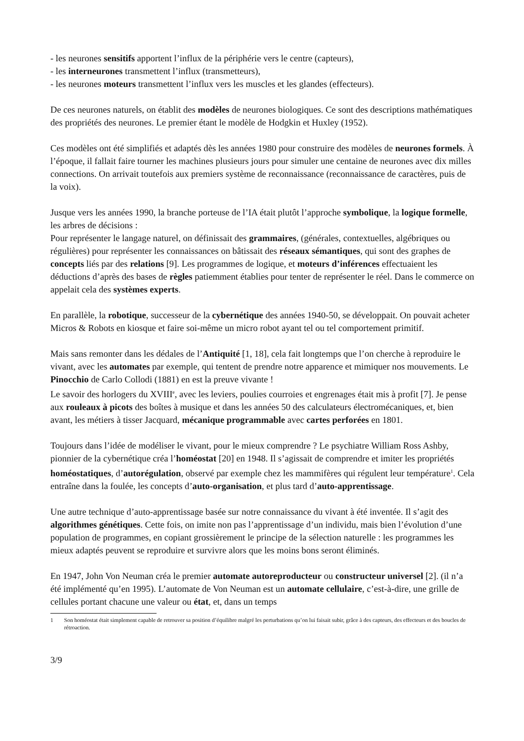- les neurones sensitifs apportent l’influx de la périphérie vers le centre (capteurs),
- les interneurones transmettent l’influx (transmetteurs),
- les neurones moteurs transmettent l’influx vers les muscles et les glandes (effecteurs).
De ces neurones naturels, on établit des modèles de neurones biologiques. Ce sont des descriptions mathématiques des propriétés des neurones. Le premier étant le modèle de Hodgkin et Huxley (1952).
Ces modèles ont été simplifiés et adaptés dès les années 1980 pour construire des modèles de neurones formels. À l’époque, il fallait faire tourner les machines plusieurs jours pour simuler une centaine de neurones avec dix milles connections. On arrivait toutefois aux premiers système de reconnaissance (reconnaissance de caractères, puis de la voix).
Jusque vers les années 1990, la branche porteuse de l’IA était plutôt l’approche symbolique, la logique formelle, les arbres de décisions :
Pour représenter le langage naturel, on définissait des grammaires, (générales, contextuelles, algébriques ou régulières) pour représenter les connaissances on bâtissait des réseaux sémantiques, qui sont des graphes de concepts liés par des relations [9]. Les programmes de logique, et moteurs d’inférences effectuaient les déductions d’après des bases de règles patiemment établies pour tenter de représenter le réel. Dans le commerce on appelait cela des systèmes experts.
En parallèle, la robotique, successeur de la cybernétique des années 1940-50, se développait. On pouvait acheter Micros & Robots en kiosque et faire soi-même un micro robot ayant tel ou tel comportement primitif.
Mais sans remonter dans les dédales de l’Antiquité [1, 18], cela fait longtemps que l’on cherche à reproduire le vivant, avec les automates par exemple, qui tentent de prendre notre apparence et mimiquer nos mouvements. Le Pinocchio de Carlo Collodi (1881) en est la preuve vivante !
Le savoir des horlogers du XVIII<sup>e</sup>, avec les leviers, poulies courroies et engrenages était mis à profit [7]. Je pense aux rouleaux à picots des boîtes à musique et dans les années 50 des calculateurs électromécaniques, et, bien avant, les métiers à tisser Jacquard, mécanique programmable avec cartes perforées en 1801.
Toujours dans l’idée de modéliser le vivant, pour le mieux comprendre ? Le psychiatre William Ross Ashby, pionnier de la cybernétique créa l’homéostat [20] en 1948. Il s’agissait de comprendre et imiter les propriétés homéostatiques, d’autorégulation, observé par exemple chez les mammifères qui régulent leur température<sup>1</sup>. Cela entraîne dans la foulée, les concepts d’auto-organisation, et plus tard d’auto-apprentissage.
Une autre technique d’auto-apprentissage basée sur notre connaissance du vivant à été inventée. Il s’agit des algorithmes génétiques. Cette fois, on imite non pas l’apprentissage d’un individu, mais bien l’évolution d’une population de programmes, en copiant grossièrement le principe de la sélection naturelle : les programmes les mieux adaptés peuvent se reproduire et survivre alors que les moins bons seront éliminés.
En 1947, John Von Neuman créa le premier automate autoreproducteur ou constructeur universel [2]. (il n’a été implémenté qu’en 1995). L’automate de Von Neuman est un automate cellulaire, c’est-à-dire, une grille de cellules portant chacune une valeur ou état, et, dans un temps
1 Son homéostat était simplement capable de retrouver sa position d’équilibre malgré les perturbations qu’on lui faisait subir, grâce à des capteurs, des effecteurs et des boucles de rétroaction.
3/9